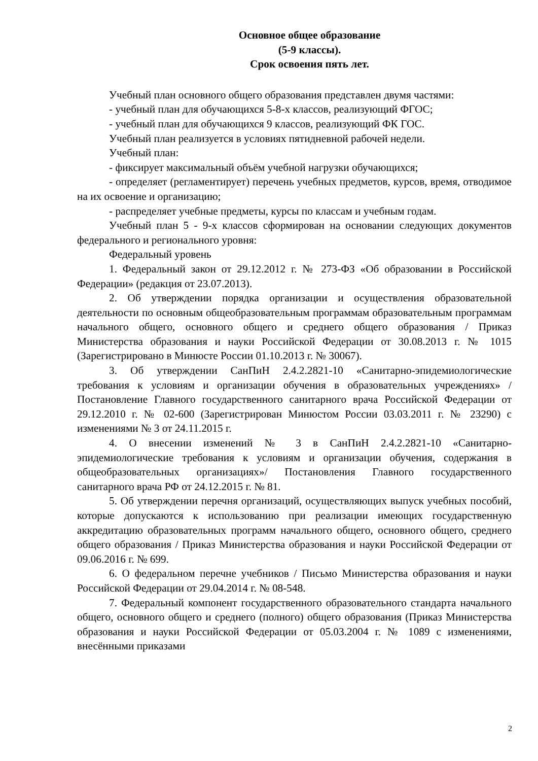Основное общее образование
(5-9 классы).
Срок освоения пять лет.
Учебный план основного общего образования представлен двумя частями:
- учебный план для обучающихся 5-8-х классов, реализующий ФГОС;
- учебный план для обучающихся 9 классов, реализующий ФК ГОС.
Учебный план реализуется в условиях пятидневной рабочей недели.
Учебный план:
- фиксирует максимальный объём учебной нагрузки обучающихся;
- определяет (регламентирует) перечень учебных предметов, курсов, время, отводимое на их освоение и организацию;
- распределяет учебные предметы, курсы по классам и учебным годам.
Учебный план 5 - 9-х классов сформирован на основании следующих документов федерального и регионального уровня:
Федеральный уровень
1. Федеральный закон от 29.12.2012 г. № 273-ФЗ «Об образовании в Российской Федерации» (редакция от 23.07.2013).
2. Об утверждении порядка организации и осуществления образовательной деятельности по основным общеобразовательным программам образовательным программам начального общего, основного общего и среднего общего образования / Приказ Министерства образования и науки Российской Федерации от 30.08.2013 г. № 1015 (Зарегистрировано в Минюсте России 01.10.2013 г. № 30067).
3. Об утверждении СанПиН 2.4.2.2821-10 «Санитарно-эпидемиологические требования к условиям и организации обучения в образовательных учреждениях» / Постановление Главного государственного санитарного врача Российской Федерации от 29.12.2010 г. № 02-600 (Зарегистрирован Минюстом России 03.03.2011 г. № 23290) с изменениями № 3 от 24.11.2015 г.
4. О внесении изменений № 3 в СанПиН 2.4.2.2821-10 «Санитарно-эпидемиологические требования к условиям и организации обучения, содержания в общеобразовательных организациях»/ Постановления Главного государственного санитарного врача РФ от 24.12.2015 г. № 81.
5. Об утверждении перечня организаций, осуществляющих выпуск учебных пособий, которые допускаются к использованию при реализации имеющих государственную аккредитацию образовательных программ начального общего, основного общего, среднего общего образования / Приказ Министерства образования и науки Российской Федерации от 09.06.2016 г. № 699.
6. О федеральном перечне учебников / Письмо Министерства образования и науки Российской Федерации от 29.04.2014 г. № 08-548.
7. Федеральный компонент государственного образовательного стандарта начального общего, основного общего и среднего (полного) общего образования (Приказ Министерства образования и науки Российской Федерации от 05.03.2004 г. № 1089 с изменениями, внесёнными приказами
2